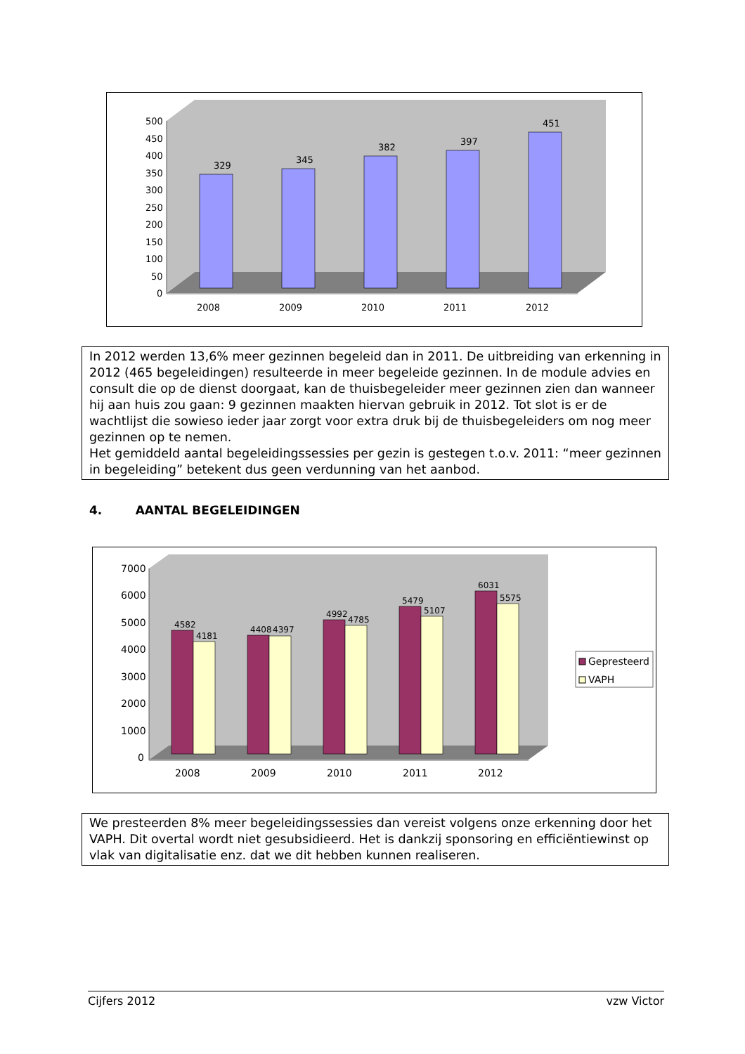500
450
400
350
300
250
200
150
100
50
0
2008
2009
2010
2011
2012
329
345
382
397
451
In 2012 werden 13,6% meer gezinnen begeleid dan in 2011. De uitbreiding van erkenning in 2012 (465 begeleidingen) resulteerde in meer begeleide gezinnen. In de module advies en consult die op de dienst doorgaat, kan de thuisbegeleider meer gezinnen zien dan wanneer hij aan huis zou gaan: 9 gezinnen maakten hiervan gebruik in 2012. Tot slot is er de wachtlijst die sowieso ieder jaar zorgt voor extra druk bij de thuisbegeleiders om nog meer gezinnen op te nemen.
Het gemiddeld aantal begeleidingssessies per gezin is gestegen t.o.v. 2011: “meer gezinnen in begeleiding” betekent dus geen verdunning van het aanbod.
4. AANTAL BEGELEIDINGEN
7000
6000
5000
4000
3000
2000
1000
0
2008
2009
2010
2011
2012
4582
4181
4408
4397
4992
4785
5479
5107
6031
5575
Gepresteerd
VAPH
We presteerden 8% meer begeleidingssessies dan vereist volgens onze erkenning door het VAPH. Dit overtal wordt niet gesubsidieerd. Het is dankzij sponsoring en efficiëntiewinst op vlak van digitalisatie enz. dat we dit hebben kunnen realiseren.
Cijfers 2012 vzw Victor